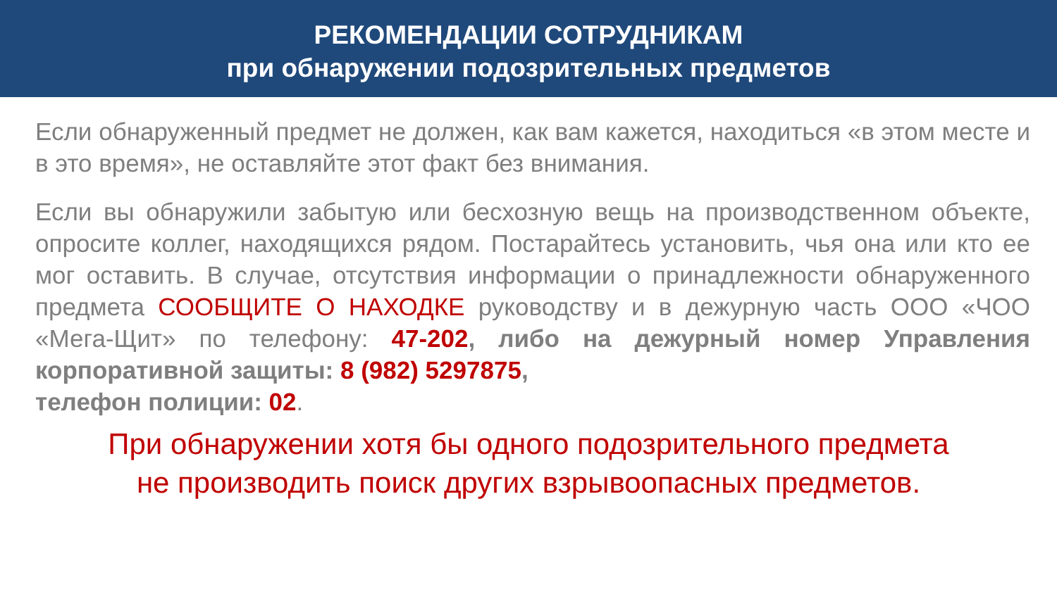РЕКОМЕНДАЦИИ СОТРУДНИКАМ
при обнаружении подозрительных предметов
Если обнаруженный предмет не должен, как вам кажется, находиться «в этом месте и в это время», не оставляйте этот факт без внимания.
Если вы обнаружили забытую или бесхозную вещь на производственном объекте, опросите коллег, находящихся рядом. Постарайтесь установить, чья она или кто ее мог оставить. В случае, отсутствия информации о принадлежности обнаруженного предмета СООБЩИТЕ О НАХОДКЕ руководству и в дежурную часть ООО «ЧОО «Мега-Щит» по телефону: 47-202, либо на дежурный номер Управления корпоративной защиты: 8 (982) 5297875,
телефон полиции: 02.
При обнаружении хотя бы одного подозрительного предмета
не производить поиск других взрывоопасных предметов.